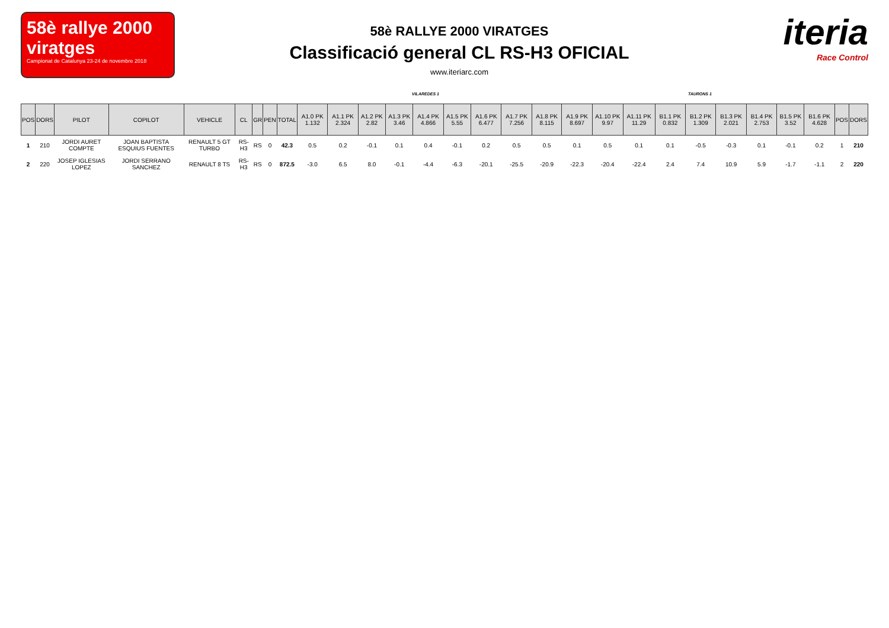58è rallye 2000 viratges
Campionat de Catalunya 23-24 de novembre 2018
58è RALLYE 2000 VIRATGES
Classificació general CL RS-H3 OFICIAL
www.iteriarc.com
iteria
Race Control
VILAREDES 1 TAURONS 1
| POS | DORS | PILOT | COPILOT | VEHICLE | CL | GR | PEN | TOTAL | A1.0 PK 1.132 | A1.1 PK 2.324 | A1.2 PK 2.82 | A1.3 PK 3.46 | A1.4 PK 4.866 | A1.5 PK 5.55 | A1.6 PK 6.477 | A1.7 PK 7.256 | A1.8 PK 8.115 | A1.9 PK 8.697 | A1.10 PK 9.97 | A1.11 PK 11.29 | B1.1 PK 0.832 | B1.2 PK 1.309 | B1.3 PK 2.021 | B1.4 PK 2.753 | B1.5 PK 3.52 | B1.6 PK 4.628 | POS | DORS |
| --- | --- | --- | --- | --- | --- | --- | --- | --- | --- | --- | --- | --- | --- | --- | --- | --- | --- | --- | --- | --- | --- | --- | --- | --- | --- | --- | --- | --- |
| 1 | 210 | JORDI AURET COMPTE | JOAN BAPTISTA ESQUIUS FUENTES | RENAULT 5 GT TURBO | RS-H3 | RS | 0 | 42.3 | 0.5 | 0.2 | -0.1 | 0.1 | 0.4 | -0.1 | 0.2 | 0.5 | 0.5 | 0.1 | 0.5 | 0.1 | 0.1 | -0.5 | -0.3 | 0.1 | -0.1 | 0.2 | 1 | 210 |
| 2 | 220 | JOSEP IGLESIAS LOPEZ | JORDI SERRANO SANCHEZ | RENAULT 8 TS | RS-H3 | RS | 0 | 872.5 | -3.0 | 6.5 | 8.0 | -0.1 | -4.4 | -6.3 | -20.1 | -25.5 | -20.9 | -22.3 | -20.4 | -22.4 | 2.4 | 7.4 | 10.9 | 5.9 | -1.7 | -1.1 | 2 | 220 |